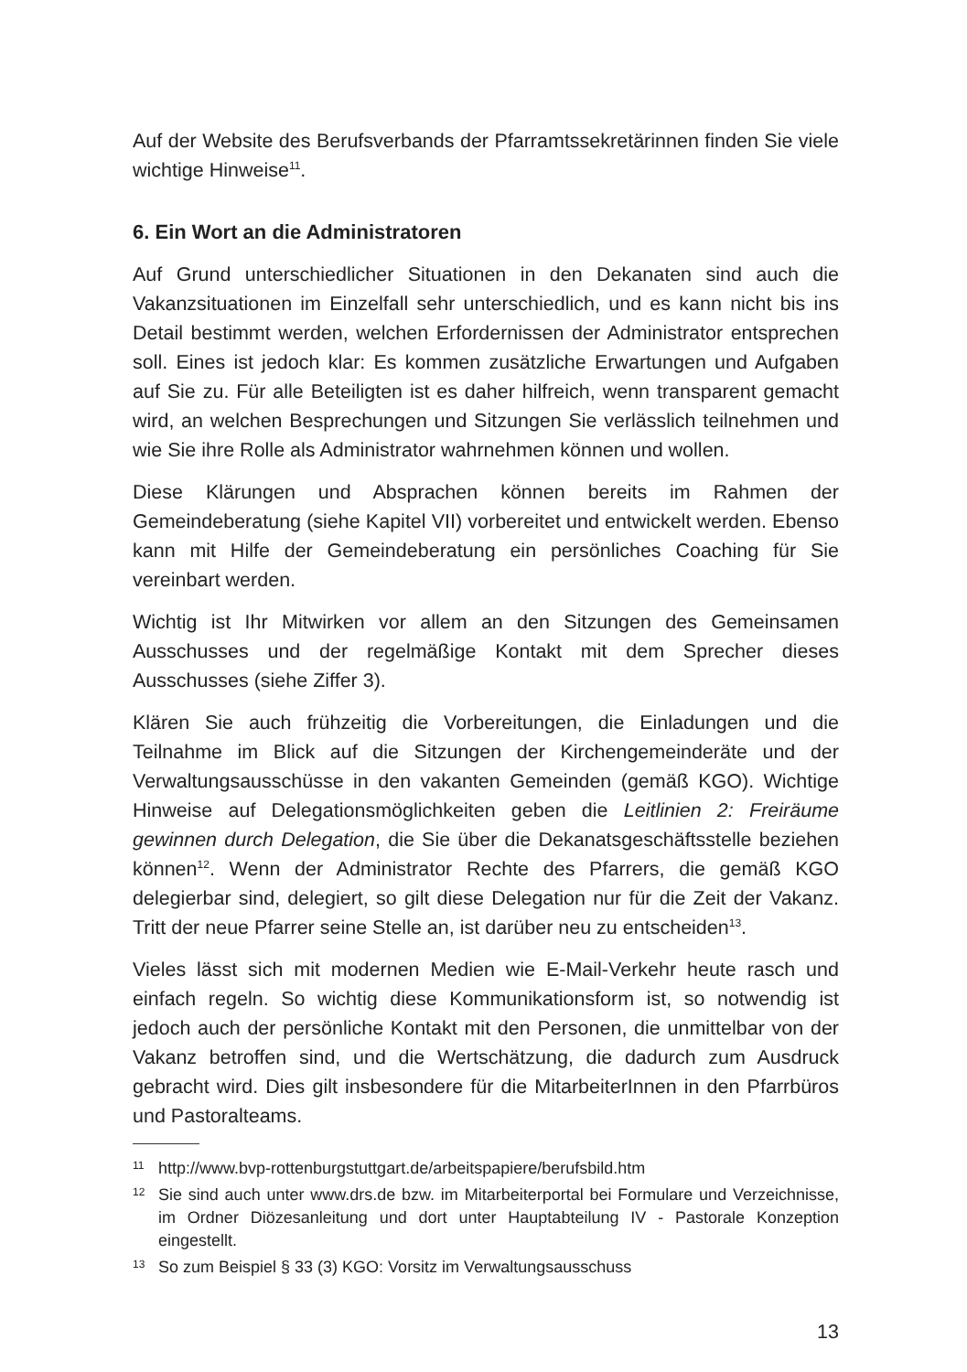Auf der Website des Berufsverbands der Pfarramtssekretärinnen finden Sie viele wichtige Hinweise<sup>11</sup>.
6. Ein Wort an die Administratoren
Auf Grund unterschiedlicher Situationen in den Dekanaten sind auch die Vakanzsituationen im Einzelfall sehr unterschiedlich, und es kann nicht bis ins Detail bestimmt werden, welchen Erfordernissen der Administrator entsprechen soll. Eines ist jedoch klar: Es kommen zusätzliche Erwartungen und Aufgaben auf Sie zu. Für alle Beteiligten ist es daher hilfreich, wenn transparent gemacht wird, an welchen Besprechungen und Sitzungen Sie verlässlich teilnehmen und wie Sie ihre Rolle als Administrator wahrnehmen können und wollen.
Diese Klärungen und Absprachen können bereits im Rahmen der Gemeindeberatung (siehe Kapitel VII) vorbereitet und entwickelt werden. Ebenso kann mit Hilfe der Gemeindeberatung ein persönliches Coaching für Sie vereinbart werden.
Wichtig ist Ihr Mitwirken vor allem an den Sitzungen des Gemeinsamen Ausschusses und der regelmäßige Kontakt mit dem Sprecher dieses Ausschusses (siehe Ziffer 3).
Klären Sie auch frühzeitig die Vorbereitungen, die Einladungen und die Teilnahme im Blick auf die Sitzungen der Kirchengemeinderäte und der Verwaltungsausschüsse in den vakanten Gemeinden (gemäß KGO). Wichtige Hinweise auf Delegationsmöglichkeiten geben die Leitlinien 2: Freiräume gewinnen durch Delegation, die Sie über die Dekanatsgeschäftsstelle beziehen können<sup>12</sup>. Wenn der Administrator Rechte des Pfarrers, die gemäß KGO delegierbar sind, delegiert, so gilt diese Delegation nur für die Zeit der Vakanz. Tritt der neue Pfarrer seine Stelle an, ist darüber neu zu entscheiden<sup>13</sup>.
Vieles lässt sich mit modernen Medien wie E-Mail-Verkehr heute rasch und einfach regeln. So wichtig diese Kommunikationsform ist, so notwendig ist jedoch auch der persönliche Kontakt mit den Personen, die unmittelbar von der Vakanz betroffen sind, und die Wertschätzung, die dadurch zum Ausdruck gebracht wird. Dies gilt insbesondere für die MitarbeiterInnen in den Pfarrbüros und Pastoralteams.
11 http://www.bvp-rottenburgstuttgart.de/arbeitspapiere/berufsbild.htm
12 Sie sind auch unter www.drs.de bzw. im Mitarbeiterportal bei Formulare und Verzeichnisse, im Ordner Diözesanleitung und dort unter Hauptabteilung IV - Pastorale Konzeption eingestellt.
13 So zum Beispiel § 33 (3) KGO: Vorsitz im Verwaltungsausschuss
13